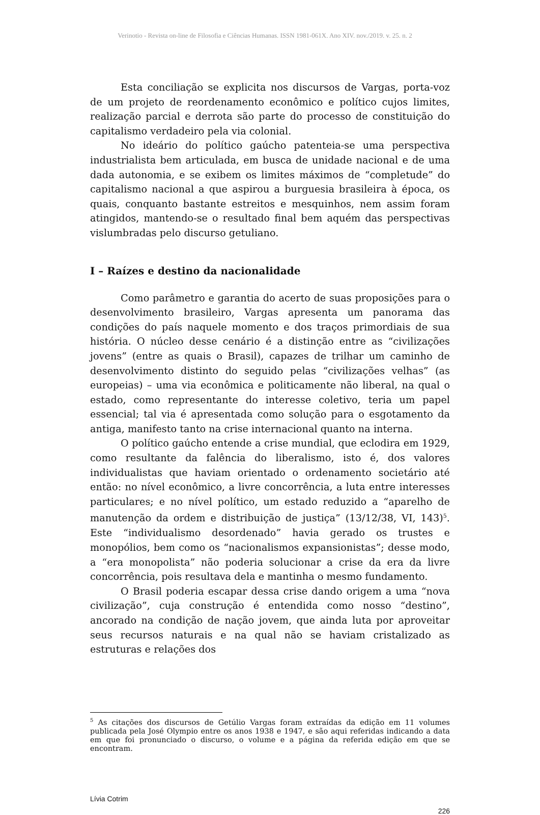Verinotio - Revista on-line de Filosofia e Ciências Humanas. ISSN 1981-061X. Ano XIV. nov./2019. v. 25. n. 2
Esta conciliação se explicita nos discursos de Vargas, porta-voz de um projeto de reordenamento econômico e político cujos limites, realização parcial e derrota são parte do processo de constituição do capitalismo verdadeiro pela via colonial.
No ideário do político gaúcho patenteia-se uma perspectiva industrialista bem articulada, em busca de unidade nacional e de uma dada autonomia, e se exibem os limites máximos de “completude” do capitalismo nacional a que aspirou a burguesia brasileira à época, os quais, conquanto bastante estreitos e mesquinhos, nem assim foram atingidos, mantendo-se o resultado final bem aquém das perspectivas vislumbradas pelo discurso getuliano.
I – Raízes e destino da nacionalidade
Como parâmetro e garantia do acerto de suas proposições para o desenvolvimento brasileiro, Vargas apresenta um panorama das condições do país naquele momento e dos traços primordiais de sua história. O núcleo desse cenário é a distinção entre as “civilizações jovens” (entre as quais o Brasil), capazes de trilhar um caminho de desenvolvimento distinto do seguido pelas “civilizações velhas” (as europeias) – uma via econômica e politicamente não liberal, na qual o estado, como representante do interesse coletivo, teria um papel essencial; tal via é apresentada como solução para o esgotamento da antiga, manifesto tanto na crise internacional quanto na interna.
O político gaúcho entende a crise mundial, que eclodira em 1929, como resultante da falência do liberalismo, isto é, dos valores individualistas que haviam orientado o ordenamento societário até então: no nível econômico, a livre concorrência, a luta entre interesses particulares; e no nível político, um estado reduzido a “aparelho de manutenção da ordem e distribuição de justiça” (13/12/38, VI, 143)<sup>5</sup>. Este “individualismo desordenado” havia gerado os trustes e monopólios, bem como os “nacionalismos expansionistas”; desse modo, a “era monopolista” não poderia solucionar a crise da era da livre concorrência, pois resultava dela e mantinha o mesmo fundamento.
O Brasil poderia escapar dessa crise dando origem a uma “nova civilização”, cuja construção é entendida como nosso “destino”, ancorado na condição de nação jovem, que ainda luta por aproveitar seus recursos naturais e na qual não se haviam cristalizado as estruturas e relações dos
<sup>5</sup> As citações dos discursos de Getúlio Vargas foram extraídas da edição em 11 volumes publicada pela José Olympio entre os anos 1938 e 1947, e são aqui referidas indicando a data em que foi pronunciado o discurso, o volume e a página da referida edição em que se encontram.
Lívia Cotrim
226